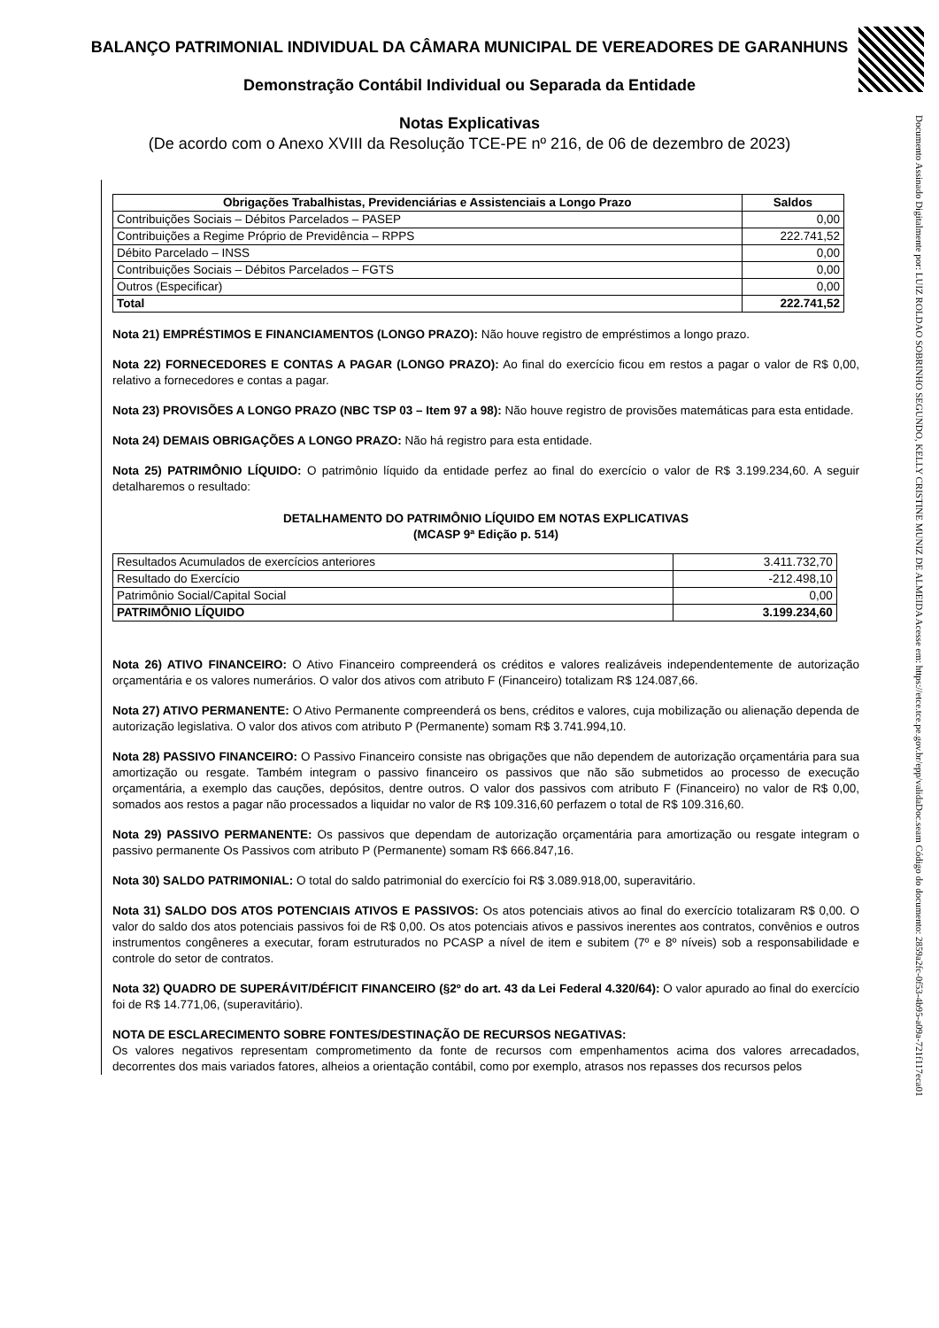BALANÇO PATRIMONIAL INDIVIDUAL DA CÂMARA MUNICIPAL DE VEREADORES DE GARANHUNS
Demonstração Contábil Individual ou Separada da Entidade
Notas Explicativas
(De acordo com o Anexo XVIII da Resolução TCE-PE nº 216, de 06 de dezembro de 2023)
| Obrigações Trabalhistas, Previdenciárias e Assistenciais a Longo Prazo | Saldos |
| --- | --- |
| Contribuições Sociais – Débitos Parcelados – PASEP | 0,00 |
| Contribuições a Regime Próprio de Previdência – RPPS | 222.741,52 |
| Débito Parcelado – INSS | 0,00 |
| Contribuições Sociais – Débitos Parcelados – FGTS | 0,00 |
| Outros (Especificar) | 0,00 |
| Total | 222.741,52 |
Nota 21) EMPRÉSTIMOS E FINANCIAMENTOS (LONGO PRAZO): Não houve registro de empréstimos a longo prazo.
Nota 22) FORNECEDORES E CONTAS A PAGAR (LONGO PRAZO): Ao final do exercício ficou em restos a pagar o valor de R$ 0,00, relativo a fornecedores e contas a pagar.
Nota 23) PROVISÕES A LONGO PRAZO (NBC TSP 03 – Item 97 a 98): Não houve registro de provisões matemáticas para esta entidade.
Nota 24) DEMAIS OBRIGAÇÕES A LONGO PRAZO: Não há registro para esta entidade.
Nota 25) PATRIMÔNIO LÍQUIDO: O patrimônio líquido da entidade perfez ao final do exercício o valor de R$ 3.199.234,60. A seguir detalharemos o resultado:
DETALHAMENTO DO PATRIMÔNIO LÍQUIDO EM NOTAS EXPLICATIVAS
(MCASP 9ª Edição p. 514)
| Resultados Acumulados de exercícios anteriores | 3.411.732,70 |
| Resultado do Exercício | -212.498,10 |
| Patrimônio Social/Capital Social | 0,00 |
| PATRIMÔNIO LÍQUIDO | 3.199.234,60 |
Nota 26) ATIVO FINANCEIRO: O Ativo Financeiro compreenderá os créditos e valores realizáveis independentemente de autorização orçamentária e os valores numerários. O valor dos ativos com atributo F (Financeiro) totalizam R$ 124.087,66.
Nota 27) ATIVO PERMANENTE: O Ativo Permanente compreenderá os bens, créditos e valores, cuja mobilização ou alienação dependa de autorização legislativa. O valor dos ativos com atributo P (Permanente) somam R$ 3.741.994,10.
Nota 28) PASSIVO FINANCEIRO: O Passivo Financeiro consiste nas obrigações que não dependem de autorização orçamentária para sua amortização ou resgate. Também integram o passivo financeiro os passivos que não são submetidos ao processo de execução orçamentária, a exemplo das cauções, depósitos, dentre outros. O valor dos passivos com atributo F (Financeiro) no valor de R$ 0,00, somados aos restos a pagar não processados a liquidar no valor de R$ 109.316,60 perfazem o total de R$ 109.316,60.
Nota 29) PASSIVO PERMANENTE: Os passivos que dependam de autorização orçamentária para amortização ou resgate integram o passivo permanente Os Passivos com atributo P (Permanente) somam R$ 666.847,16.
Nota 30) SALDO PATRIMONIAL: O total do saldo patrimonial do exercício foi R$ 3.089.918,00, superavitário.
Nota 31) SALDO DOS ATOS POTENCIAIS ATIVOS E PASSIVOS: Os atos potenciais ativos ao final do exercício totalizaram R$ 0,00. O valor do saldo dos atos potenciais passivos foi de R$ 0,00. Os atos potenciais ativos e passivos inerentes aos contratos, convênios e outros instrumentos congêneres a executar, foram estruturados no PCASP a nível de item e subitem (7º e 8º níveis) sob a responsabilidade e controle do setor de contratos.
Nota 32) QUADRO DE SUPERÁVIT/DÉFICIT FINANCEIRO (§2º do art. 43 da Lei Federal 4.320/64): O valor apurado ao final do exercício foi de R$ 14.771,06, (superavitário).
NOTA DE ESCLARECIMENTO SOBRE FONTES/DESTINAÇÃO DE RECURSOS NEGATIVAS:
Os valores negativos representam comprometimento da fonte de recursos com empenhamentos acima dos valores arrecadados, decorrentes dos mais variados fatores, alheios a orientação contábil, como por exemplo, atrasos nos repasses dos recursos pelos
Documento Assinado Digitalmente por: LUIZ ROLDAO SOBRINHO SEGUNDO, KELLY CRISTINE MUNIZ DE ALMEIDA Acesse em: https://etce.tce.pe.gov.br/epp/validaDoc.seam Código do documento: 2859a2fc-0f53-4b95-a09a-721f117eca01